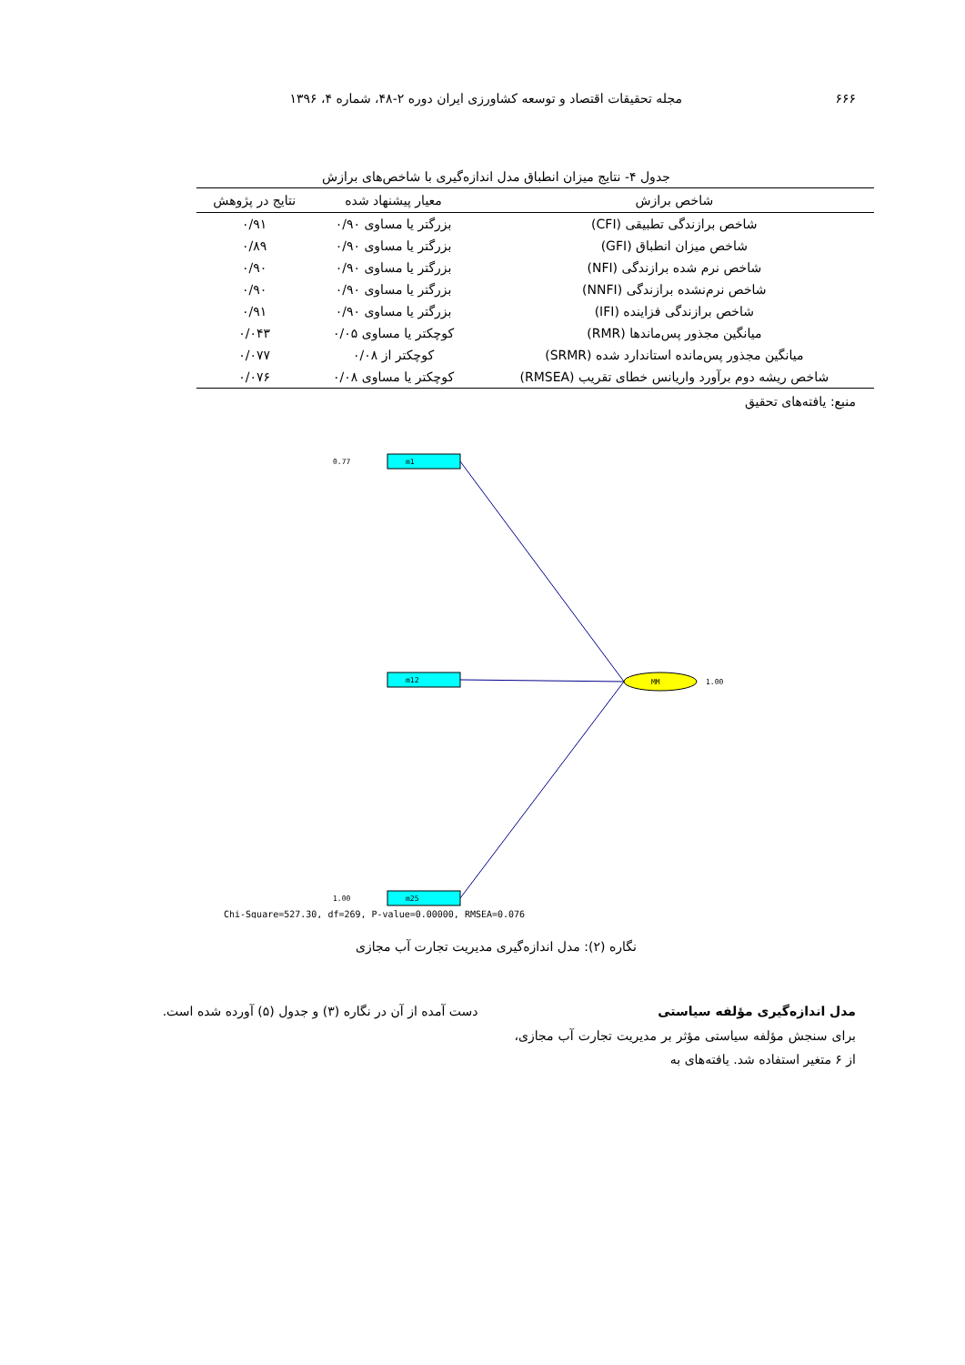۶۶۶ مجله تحقیقات اقتصاد و توسعه کشاورزی ایران دوره ۲-۴۸، شماره ۴، ۱۳۹۶
جدول ۴- نتایج میزان انطباق مدل اندازه‌گیری با شاخص‌های برازش
| شاخص برازش | معیار پیشنهاد شده | نتایج در پژوهش |
| --- | --- | --- |
| شاخص برازندگی تطبیقی (CFI) | بزرگتر یا مساوی ۰/۹۰ | ۰/۹۱ |
| شاخص میزان انطباق (GFI) | بزرگتر یا مساوی ۰/۹۰ | ۰/۸۹ |
| شاخص نرم شده برازندگی (NFI) | بزرگتر یا مساوی ۰/۹۰ | ۰/۹۰ |
| شاخص نرم‌نشده برازندگی (NNFI) | بزرگتر یا مساوی ۰/۹۰ | ۰/۹۰ |
| شاخص برازندگی فزاینده (IFI) | بزرگتر یا مساوی ۰/۹۰ | ۰/۹۱ |
| میانگین مجذور پس‌ماندها (RMR) | کوچکتر یا مساوی ۰/۰۵ | ۰/۰۴۳ |
| میانگین مجذور پس‌مانده استاندارد شده (SRMR) | کوچکتر از ۰/۰۸ | ۰/۰۷۷ |
| شاخص ریشه دوم برآورد واریانس خطای تقریب (RMSEA) | کوچکتر یا مساوی ۰/۰۸ | ۰/۰۷۶ |
منبع: یافته‌های تحقیق
MM
1.00
m1
m12
m25
0.77
1.00
Chi-Square=527.30, df=269, P-value=0.00000, RMSEA=0.076
نگاره (۲): مدل اندازه‌گیری مدیریت تجارت آب مجازی
مدل اندازه‌گیری مؤلفه سیاستی
برای سنجش مؤلفه سیاستی مؤثر بر مدیریت تجارت آب مجازی، از ۶ متغیر استفاده شد. یافته‌های به
دست آمده از آن در نگاره (۳) و جدول (۵) آورده شده است.